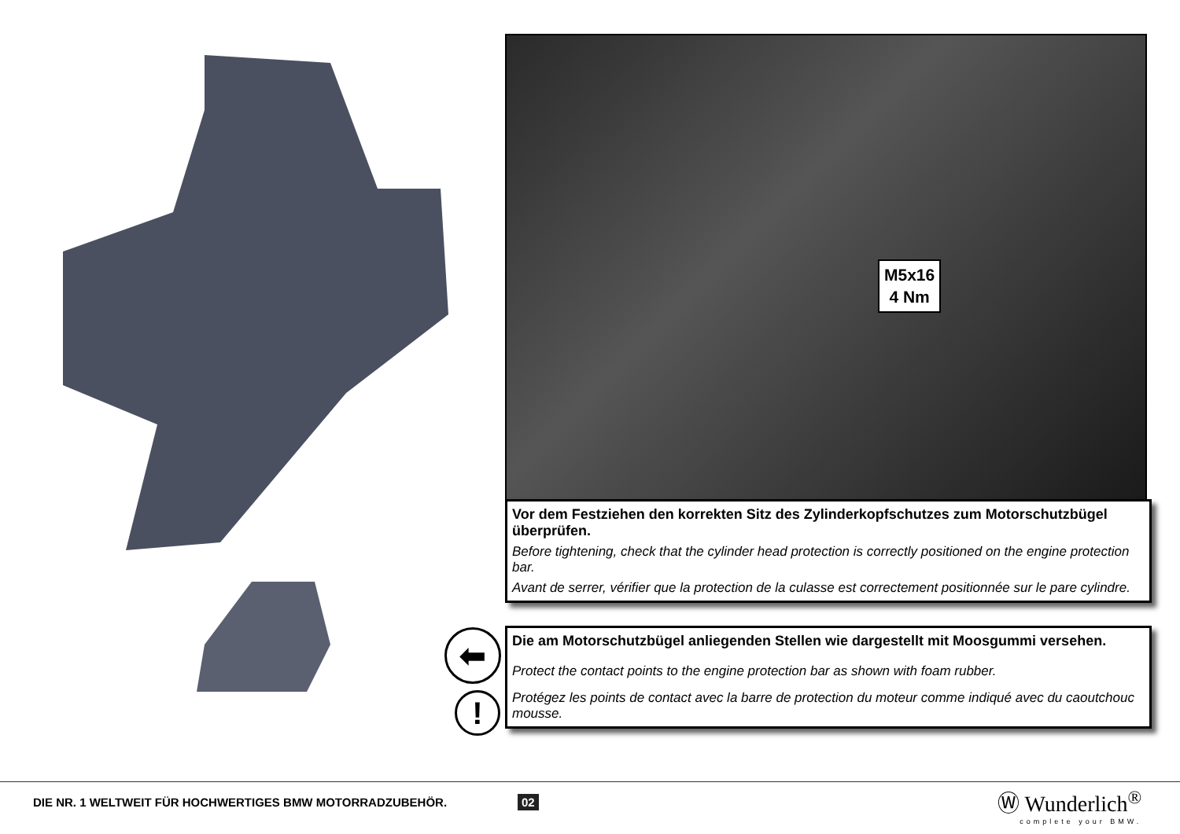M5x16
4 Nm
Vor dem Festziehen den korrekten Sitz des Zylinderkopfschutzes zum Motorschutzbügel überprüfen.
Before tightening, check that the cylinder head protection is correctly positioned on the engine protection bar.
Avant de serrer, vérifier que la protection de la culasse est correctement positionnée sur le pare cylindre.
⬅
!
Die am Motorschutzbügel anliegenden Stellen wie dargestellt mit Moosgummi versehen.
Protect the contact points to the engine protection bar as shown with foam rubber.
Protégez les points de contact avec la barre de protection du moteur comme indiqué avec du caoutchouc mousse.
DIE NR. 1 WELTWEIT FÜR HOCHWERTIGES BMW MOTORRADZUBEHÖR.
02
Ⓦ Wunderlich<sup>®</sup>
complete your BMW.